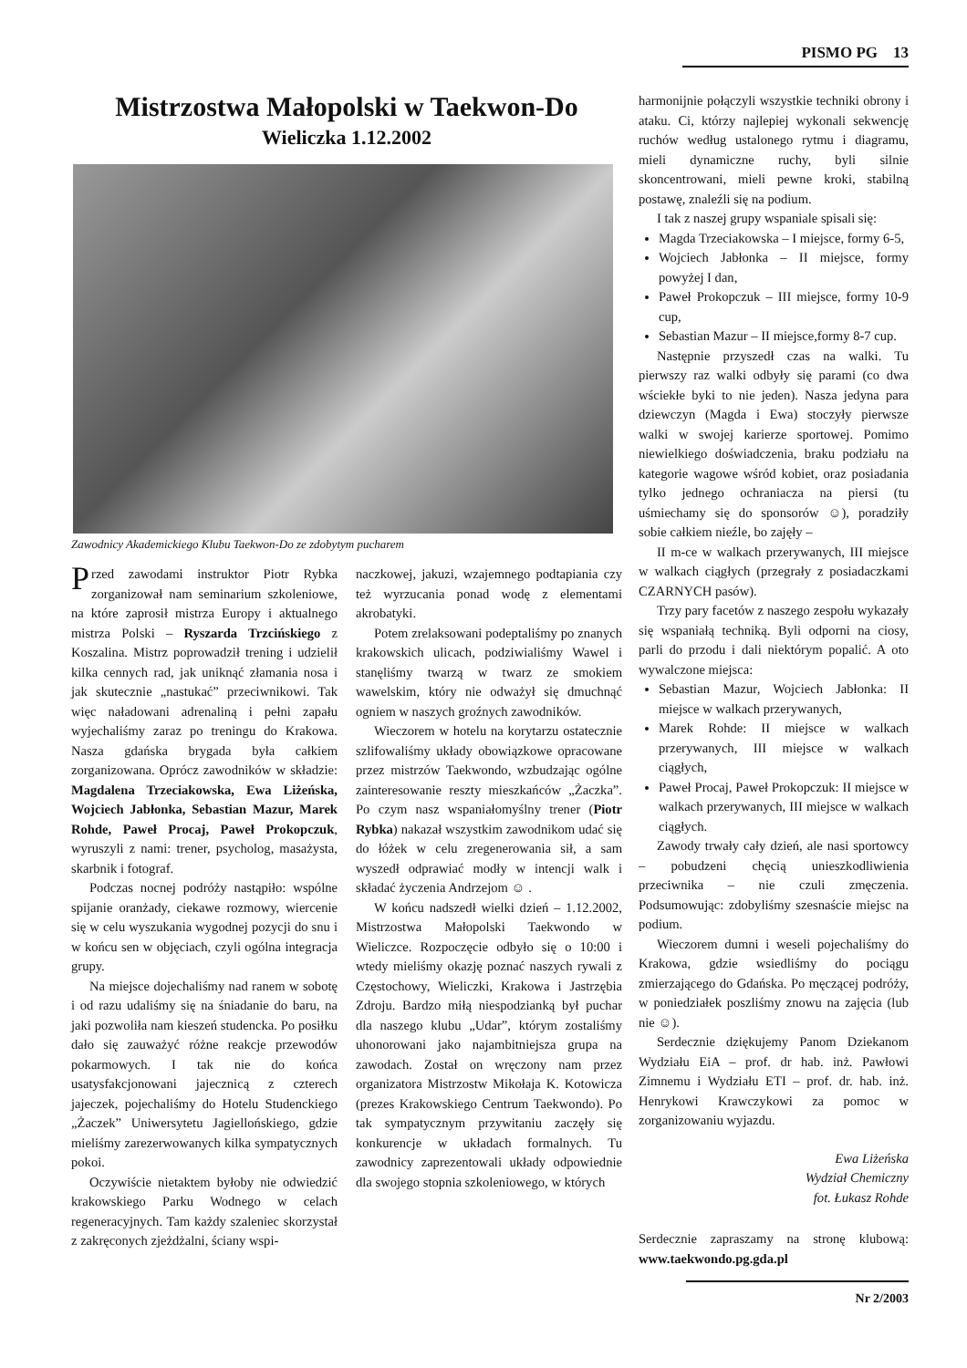PISMO PG 13
Mistrzostwa Małopolski w Taekwon-Do
Wieliczka 1.12.2002
Zawodnicy Akademickiego Klubu Taekwon-Do ze zdobytym pucharem
Przed zawodami instruktor Piotr Rybka zorganizował nam seminarium szkoleniowe, na które zaprosił mistrza Europy i aktualnego mistrza Polski – Ryszarda Trzcińskiego z Koszalina. Mistrz poprowadził trening i udzielił kilka cennych rad, jak uniknąć złamania nosa i jak skutecznie „nastukać” przeciwnikowi. Tak więc naładowani adrenaliną i pełni zapału wyjechaliśmy zaraz po treningu do Krakowa. Nasza gdańska brygada była całkiem zorganizowana. Oprócz zawodników w składzie: Magdalena Trzeciakowska, Ewa Liżeńska, Wojciech Jabłonka, Sebastian Mazur, Marek Rohde, Paweł Procaj, Paweł Prokopczuk, wyruszyli z nami: trener, psycholog, masażysta, skarbnik i fotograf.
Podczas nocnej podróży nastąpiło: wspólne spijanie oranżady, ciekawe rozmowy, wiercenie się w celu wyszukania wygodnej pozycji do snu i w końcu sen w objęciach, czyli ogólna integracja grupy.
Na miejsce dojechaliśmy nad ranem w sobotę i od razu udaliśmy się na śniadanie do baru, na jaki pozwoliła nam kieszeń studencka. Po posiłku dało się zauważyć różne reakcje przewodów pokarmowych. I tak nie do końca usatysfakcjonowani jajecznicą z czterech jajeczek, pojechaliśmy do Hotelu Studenckiego „Żaczek” Uniwersytetu Jagiellońskiego, gdzie mieliśmy zarezerwowanych kilka sympatycznych pokoi.
Oczywiście nietaktem byłoby nie odwiedzić krakowskiego Parku Wodnego w celach regeneracyjnych. Tam każdy szaleniec skorzystał z zakręconych zjeżdżalni, ściany wspi-
naczkowej, jakuzi, wzajemnego podtapiania czy też wyrzucania ponad wodę z elementami akrobatyki.
Potem zrelaksowani podeptaliśmy po znanych krakowskich ulicach, podziwialiśmy Wawel i stanęliśmy twarzą w twarz ze smokiem wawelskim, który nie odważył się dmuchnąć ogniem w naszych groźnych zawodników.
Wieczorem w hotelu na korytarzu ostatecznie szlifowaliśmy układy obowiązkowe opracowane przez mistrzów Taekwondo, wzbudzając ogólne zainteresowanie reszty mieszkańców „Żaczka”. Po czym nasz wspaniałomyślny trener (Piotr Rybka) nakazał wszystkim zawodnikom udać się do łóżek w celu zregenerowania sił, a sam wyszedł odprawiać modły w intencji walk i składać życzenia Andrzejom ☺ .
W końcu nadszedł wielki dzień – 1.12.2002, Mistrzostwa Małopolski Taekwondo w Wieliczce. Rozpoczęcie odbyło się o 10:00 i wtedy mieliśmy okazję poznać naszych rywali z Częstochowy, Wieliczki, Krakowa i Jastrzębia Zdroju. Bardzo miłą niespodzianką był puchar dla naszego klubu „Udar”, którym zostaliśmy uhonorowani jako najambitniejsza grupa na zawodach. Został on wręczony nam przez organizatora Mistrzostw Mikołaja K. Kotowicza (prezes Krakowskiego Centrum Taekwondo). Po tak sympatycznym przywitaniu zaczęły się konkurencje w układach formalnych. Tu zawodnicy zaprezentowali układy odpowiednie dla swojego stopnia szkoleniowego, w których
harmonijnie połączyli wszystkie techniki obrony i ataku. Ci, którzy najlepiej wykonali sekwencję ruchów według ustalonego rytmu i diagramu, mieli dynamiczne ruchy, byli silnie skoncentrowani, mieli pewne kroki, stabilną postawę, znaleźli się na podium.
I tak z naszej grupy wspaniale spisali się:
Magda Trzeciakowska – I miejsce, formy 6-5,
Wojciech Jabłonka – II miejsce, formy powyżej I dan,
Paweł Prokopczuk – III miejsce, formy 10-9 cup,
Sebastian Mazur – II miejsce,formy 8-7 cup.
Następnie przyszedł czas na walki. Tu pierwszy raz walki odbyły się parami (co dwa wściekłe byki to nie jeden). Nasza jedyna para dziewczyn (Magda i Ewa) stoczyły pierwsze walki w swojej karierze sportowej. Pomimo niewielkiego doświadczenia, braku podziału na kategorie wagowe wśród kobiet, oraz posiadania tylko jednego ochraniacza na piersi (tu uśmiechamy się do sponsorów ☺), poradziły sobie całkiem nieźle, bo zajęły –
II m-ce w walkach przerywanych, III miejsce w walkach ciągłych (przegrały z posiadaczkami CZARNYCH pasów).
Trzy pary facetów z naszego zespołu wykazały się wspaniałą techniką. Byli odporni na ciosy, parli do przodu i dali niektórym popalić. A oto wywalczone miejsca:
Sebastian Mazur, Wojciech Jabłonka: II miejsce w walkach przerywanych,
Marek Rohde: II miejsce w walkach przerywanych, III miejsce w walkach ciągłych,
Paweł Procaj, Paweł Prokopczuk: II miejsce w walkach przerywanych, III miejsce w walkach ciągłych.
Zawody trwały cały dzień, ale nasi sportowcy – pobudzeni chęcią unieszkodliwienia przeciwnika – nie czuli zmęczenia. Podsumowując: zdobyliśmy szesnaście miejsc na podium.
Wieczorem dumni i weseli pojechaliśmy do Krakowa, gdzie wsiedliśmy do pociągu zmierzającego do Gdańska. Po męczącej podróży, w poniedziałek poszliśmy znowu na zajęcia (lub nie ☺).
Serdecznie dziękujemy Panom Dziekanom Wydziału EiA – prof. dr hab. inż. Pawłowi Zimnemu i Wydziału ETI – prof. dr. hab. inż. Henrykowi Krawczykowi za pomoc w zorganizowaniu wyjazdu.
Ewa Liżeńska
Wydział Chemiczny
fot. Łukasz Rohde
Serdecznie zapraszamy na stronę klubową: www.taekwondo.pg.gda.pl
Nr 2/2003